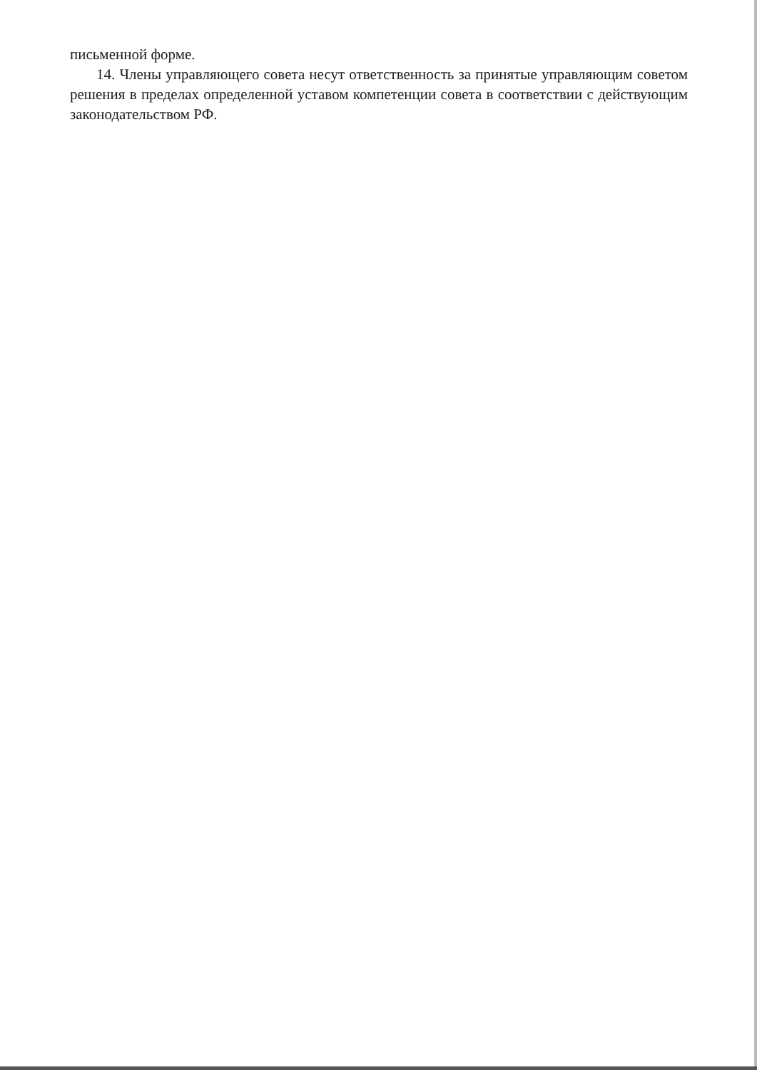письменной форме.
14. Члены управляющего совета несут ответственность за принятые управляющим советом решения в пределах определенной уставом компетенции совета в соответствии с действующим законодательством РФ.